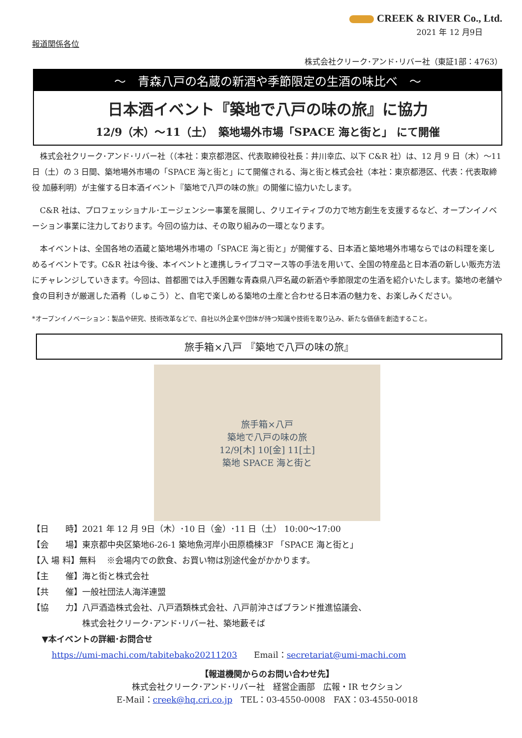CREEK & RIVER Co., Ltd.
2021 年 12 月9日
報道関係各位
株式会社クリーク･アンド･リバー社（東証1部：4763）
～　青森八戸の名蔵の新酒や季節限定の生酒の味比べ　～
日本酒イベント『築地で八戸の味の旅』に協力
12/9（木）～11（土）　築地場外市場「SPACE 海と街と」 にて開催
株式会社クリーク･アンド･リバー社（（本社：東京都港区、代表取締役社長：井川幸広、以下 C&R 社）は、12 月 9 日（木）～11 日（土）の 3 日間、築地場外市場の「SPACE 海と街と」にて開催される、海と街と株式会社（本社：東京都港区、代表：代表取締役 加藤利明）が主催する日本酒イベント『築地で八戸の味の旅』の開催に協力いたします。
C&R 社は、プロフェッショナル･エージェンシー事業を展開し、クリエイティブの力で地方創生を支援するなど、オープンイノベーション事業に注力しております。今回の協力は、その取り組みの一環となります。
本イベントは、全国各地の酒蔵と築地場外市場の「SPACE 海と街と」が開催する、日本酒と築地場外市場ならではの料理を楽しめるイベントです。C&R 社は今後、本イベントと連携しライブコマース等の手法を用いて、全国の特産品と日本酒の新しい販売方法にチャレンジしていきます。今回は、首都圏では入手困難な青森県八戸名蔵の新酒や季節限定の生酒を紹介いたします。築地の老舗や食の目利きが厳選した酒肴（しゅこう）と、自宅で楽しめる築地の土産と合わせる日本酒の魅力を、お楽しみください。
*オープンイノベーション：製品や研究、技術改革などで、自社以外企業や団体が持つ知識や技術を取り込み、新たな価値を創造すること。
旅手箱×八戸 『築地で八戸の味の旅』
旅手箱×八戸
築地で八戸の味の旅
12/9[木] 10[金] 11[土]
築地 SPACE 海と街と
【日　　時】2021 年 12 月 9日（木）･10 日（金）･11 日（土） 10:00～17:00
【会　　場】東京都中央区築地6-26-1 築地魚河岸小田原橋棟3F 「SPACE 海と街と」
【入 場 料】無料　 ※会場内での飲食、お買い物は別途代金がかかります。
【主　　催】海と街と株式会社
【共　　催】一般社団法人海洋連盟
【協　　力】八戸酒造株式会社、八戸酒類株式会社、八戸前沖さばブランド推進協議会、
　　　　　　株式会社クリーク･アンド･リバー社、築地藪そば
▼本イベントの詳細･お問合せ
https://umi-machi.com/tabitebako20211203　　Email：secretariat@umi-machi.com
【報道機関からのお問い合わせ先】
株式会社クリーク･アンド･リバー社　経営企画部　広報・IR セクション
E-Mail：creek@hq.cri.co.jp　TEL：03-4550-0008　FAX：03-4550-0018